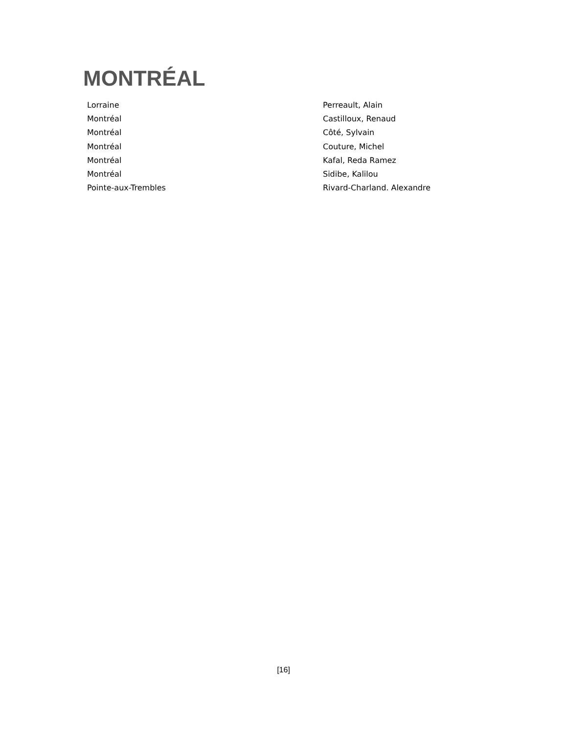MONTRÉAL
| Lorraine | Perreault, Alain |
| Montréal | Castilloux, Renaud |
| Montréal | Côté, Sylvain |
| Montréal | Couture, Michel |
| Montréal | Kafal, Reda Ramez |
| Montréal | Sidibe, Kalilou |
| Pointe-aux-Trembles | Rivard-Charland. Alexandre |
[16]